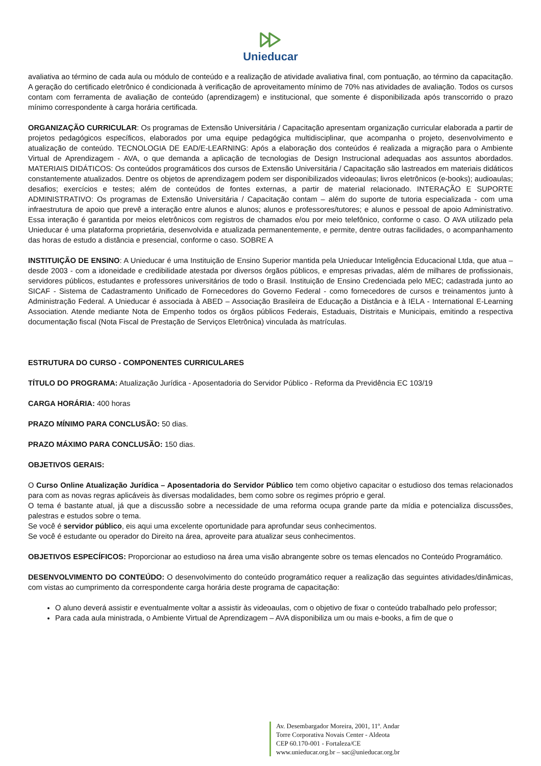Unieducar
avaliativa ao término de cada aula ou módulo de conteúdo e a realização de atividade avaliativa final, com pontuação, ao término da capacitação. A geração do certificado eletrônico é condicionada à verificação de aproveitamento mínimo de 70% nas atividades de avaliação. Todos os cursos contam com ferramenta de avaliação de conteúdo (aprendizagem) e institucional, que somente é disponibilizada após transcorrido o prazo mínimo correspondente à carga horária certificada.
ORGANIZAÇÃO CURRICULAR: Os programas de Extensão Universitária / Capacitação apresentam organização curricular elaborada a partir de projetos pedagógicos específicos, elaborados por uma equipe pedagógica multidisciplinar, que acompanha o projeto, desenvolvimento e atualização de conteúdo. TECNOLOGIA DE EAD/E-LEARNING: Após a elaboração dos conteúdos é realizada a migração para o Ambiente Virtual de Aprendizagem - AVA, o que demanda a aplicação de tecnologias de Design Instrucional adequadas aos assuntos abordados. MATERIAIS DIDÁTICOS: Os conteúdos programáticos dos cursos de Extensão Universitária / Capacitação são lastreados em materiais didáticos constantemente atualizados. Dentre os objetos de aprendizagem podem ser disponibilizados videoaulas; livros eletrônicos (e-books); audioaulas; desafios; exercícios e testes; além de conteúdos de fontes externas, a partir de material relacionado. INTERAÇÃO E SUPORTE ADMINISTRATIVO: Os programas de Extensão Universitária / Capacitação contam – além do suporte de tutoria especializada - com uma infraestrutura de apoio que prevê a interação entre alunos e alunos; alunos e professores/tutores; e alunos e pessoal de apoio Administrativo. Essa interação é garantida por meios eletrônicos com registros de chamados e/ou por meio telefônico, conforme o caso. O AVA utilizado pela Unieducar é uma plataforma proprietária, desenvolvida e atualizada permanentemente, e permite, dentre outras facilidades, o acompanhamento das horas de estudo a distância e presencial, conforme o caso. SOBRE A
INSTITUIÇÃO DE ENSINO: A Unieducar é uma Instituição de Ensino Superior mantida pela Unieducar Inteligência Educacional Ltda, que atua – desde 2003 - com a idoneidade e credibilidade atestada por diversos órgãos públicos, e empresas privadas, além de milhares de profissionais, servidores públicos, estudantes e professores universitários de todo o Brasil. Instituição de Ensino Credenciada pelo MEC; cadastrada junto ao SICAF - Sistema de Cadastramento Unificado de Fornecedores do Governo Federal - como fornecedores de cursos e treinamentos junto à Administração Federal. A Unieducar é associada à ABED – Associação Brasileira de Educação a Distância e à IELA - International E-Learning Association. Atende mediante Nota de Empenho todos os órgãos públicos Federais, Estaduais, Distritais e Municipais, emitindo a respectiva documentação fiscal (Nota Fiscal de Prestação de Serviços Eletrônica) vinculada às matrículas.
ESTRUTURA DO CURSO - COMPONENTES CURRICULARES
TÍTULO DO PROGRAMA: Atualização Jurídica - Aposentadoria do Servidor Público - Reforma da Previdência EC 103/19
CARGA HORÁRIA: 400 horas
PRAZO MÍNIMO PARA CONCLUSÃO: 50 dias.
PRAZO MÁXIMO PARA CONCLUSÃO: 150 dias.
OBJETIVOS GERAIS:
O Curso Online Atualização Jurídica – Aposentadoria do Servidor Público tem como objetivo capacitar o estudioso dos temas relacionados para com as novas regras aplicáveis às diversas modalidades, bem como sobre os regimes próprio e geral.
O tema é bastante atual, já que a discussão sobre a necessidade de uma reforma ocupa grande parte da mídia e potencializa discussões, palestras e estudos sobre o tema.
Se você é servidor público, eis aqui uma excelente oportunidade para aprofundar seus conhecimentos.
Se você é estudante ou operador do Direito na área, aproveite para atualizar seus conhecimentos.
OBJETIVOS ESPECÍFICOS: Proporcionar ao estudioso na área uma visão abrangente sobre os temas elencados no Conteúdo Programático.
DESENVOLVIMENTO DO CONTEÚDO: O desenvolvimento do conteúdo programático requer a realização das seguintes atividades/dinâmicas, com vistas ao cumprimento da correspondente carga horária deste programa de capacitação:
O aluno deverá assistir e eventualmente voltar a assistir às videoaulas, com o objetivo de fixar o conteúdo trabalhado pelo professor;
Para cada aula ministrada, o Ambiente Virtual de Aprendizagem – AVA disponibiliza um ou mais e-books, a fim de que o
Av. Desembargador Moreira, 2001, 11º. Andar
Torre Corporativa Novais Center - Aldeota
CEP 60.170-001 - Fortaleza/CE
www.unieducar.org.br – sac@unieducar.org.br